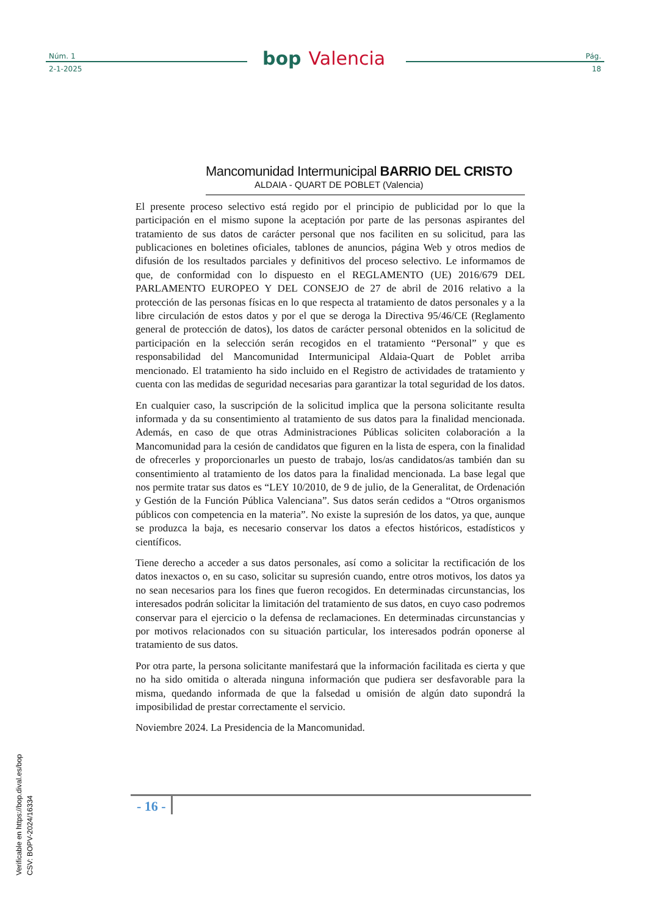Núm. 1
2-1-2025
bop Valencia
Pág.
18
Mancomunidad Intermunicipal BARRIO DEL CRISTO
ALDAIA - QUART DE POBLET (Valencia)
El presente proceso selectivo está regido por el principio de publicidad por lo que la participación en el mismo supone la aceptación por parte de las personas aspirantes del tratamiento de sus datos de carácter personal que nos faciliten en su solicitud, para las publicaciones en boletines oficiales, tablones de anuncios, página Web y otros medios de difusión de los resultados parciales y definitivos del proceso selectivo. Le informamos de que, de conformidad con lo dispuesto en el REGLAMENTO (UE) 2016/679 DEL PARLAMENTO EUROPEO Y DEL CONSEJO de 27 de abril de 2016 relativo a la protección de las personas físicas en lo que respecta al tratamiento de datos personales y a la libre circulación de estos datos y por el que se deroga la Directiva 95/46/CE (Reglamento general de protección de datos), los datos de carácter personal obtenidos en la solicitud de participación en la selección serán recogidos en el tratamiento “Personal” y que es responsabilidad del Mancomunidad Intermunicipal Aldaia-Quart de Poblet arriba mencionado. El tratamiento ha sido incluido en el Registro de actividades de tratamiento y cuenta con las medidas de seguridad necesarias para garantizar la total seguridad de los datos.
En cualquier caso, la suscripción de la solicitud implica que la persona solicitante resulta informada y da su consentimiento al tratamiento de sus datos para la finalidad mencionada. Además, en caso de que otras Administraciones Públicas soliciten colaboración a la Mancomunidad para la cesión de candidatos que figuren en la lista de espera, con la finalidad de ofrecerles y proporcionarles un puesto de trabajo, los/as candidatos/as también dan su consentimiento al tratamiento de los datos para la finalidad mencionada. La base legal que nos permite tratar sus datos es “LEY 10/2010, de 9 de julio, de la Generalitat, de Ordenación y Gestión de la Función Pública Valenciana”. Sus datos serán cedidos a “Otros organismos públicos con competencia en la materia”. No existe la supresión de los datos, ya que, aunque se produzca la baja, es necesario conservar los datos a efectos históricos, estadísticos y científicos.
Tiene derecho a acceder a sus datos personales, así como a solicitar la rectificación de los datos inexactos o, en su caso, solicitar su supresión cuando, entre otros motivos, los datos ya no sean necesarios para los fines que fueron recogidos. En determinadas circunstancias, los interesados podrán solicitar la limitación del tratamiento de sus datos, en cuyo caso podremos conservar para el ejercicio o la defensa de reclamaciones. En determinadas circunstancias y por motivos relacionados con su situación particular, los interesados podrán oponerse al tratamiento de sus datos.
Por otra parte, la persona solicitante manifestará que la información facilitada es cierta y que no ha sido omitida o alterada ninguna información que pudiera ser desfavorable para la misma, quedando informada de que la falsedad u omisión de algún dato supondrá la imposibilidad de prestar correctamente el servicio.
Noviembre 2024. La Presidencia de la Mancomunidad.
- 16 -
Verificable en https://bop.dival.es/bop
CSV: BOPV-2024/16334